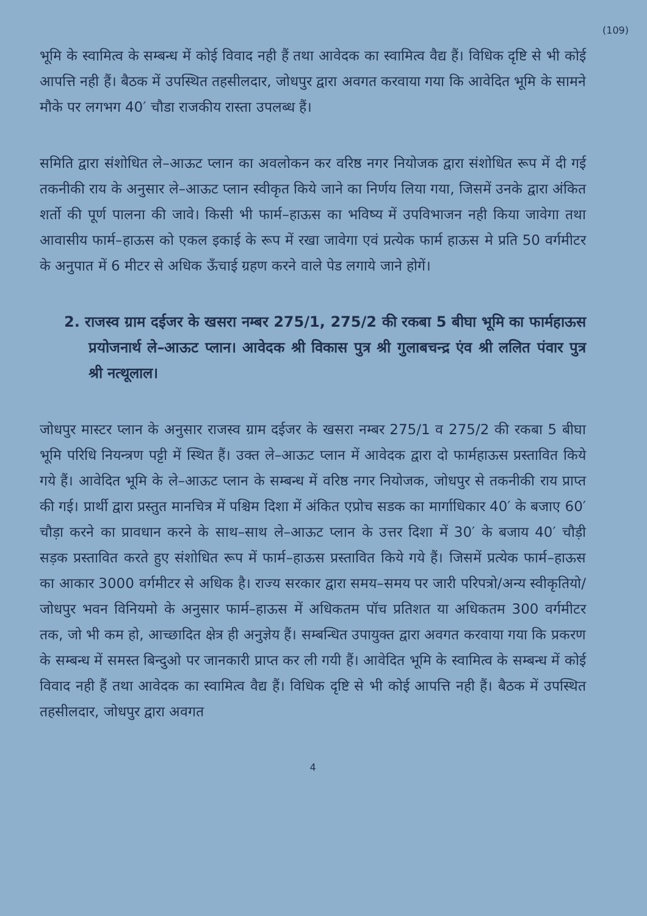(109)
भूमि के स्वामित्व के सम्बन्ध में कोई विवाद नही हैं तथा आवेदक का स्वामित्व वैद्य हैं। विधिक दृष्टि से भी कोई आपत्ति नही हैं। बैठक में उपस्थित तहसीलदार, जोधपुर द्वारा अवगत करवाया गया कि आवेदित भूमि के सामने मौके पर लगभग 40′ चौडा राजकीय रास्ता उपलब्ध हैं।
समिति द्वारा संशोधित ले–आऊट प्लान का अवलोकन कर वरिष्ठ नगर नियोजक द्वारा संशोधित रूप में दी गई तकनीकी राय के अनुसार ले–आऊट प्लान स्वीकृत किये जाने का निर्णय लिया गया, जिसमें उनके द्वारा अंकित शर्तो की पूर्ण पालना की जावे। किसी भी फार्म–हाऊस का भविष्य में उपविभाजन नही किया जावेगा तथा आवासीय फार्म–हाऊस को एकल इकाई के रूप में रखा जावेगा एवं प्रत्येक फार्म हाऊस मे प्रति 50 वर्गमीटर के अनुपात में 6 मीटर से अधिक ऊँचाई ग्रहण करने वाले पेड लगाये जाने होगें।
2. राजस्व ग्राम दईजर के खसरा नम्बर 275/1, 275/2 की रकबा 5 बीघा भूमि का फार्महाऊस प्रयोजनार्थ ले–आऊट प्लान। आवेदक श्री विकास पुत्र श्री गुलाबचन्द्र एंव श्री ललित पंवार पुत्र श्री नत्थूलाल।
जोधपुर मास्टर प्लान के अनुसार राजस्व ग्राम दईजर के खसरा नम्बर 275/1 व 275/2 की रकबा 5 बीघा भूमि परिधि नियन्त्रण पट्टी में स्थित हैं। उक्त ले–आऊट प्लान में आवेदक द्वारा दो फार्महाऊस प्रस्तावित किये गये हैं। आवेदित भूमि के ले–आऊट प्लान के सम्बन्ध में वरिष्ठ नगर नियोजक, जोधपुर से तकनीकी राय प्राप्त की गई। प्रार्थी द्वारा प्रस्तुत मानचित्र में पश्चिम दिशा में अंकित एप्रोच सडक का मार्गाधिकार 40′ के बजाए 60′ चौड़ा करने का प्रावधान करने के साथ–साथ ले–आऊट प्लान के उत्तर दिशा में 30′ के बजाय 40′ चौड़ी सड़क प्रस्तावित करते हुए संशोधित रूप में फार्म–हाऊस प्रस्तावित किये गये हैं। जिसमें प्रत्येक फार्म–हाऊस का आकार 3000 वर्गमीटर से अधिक है। राज्य सरकार द्वारा समय–समय पर जारी परिपत्रो/अन्य स्वीकृतियो/जोधपुर भवन विनियमो के अनुसार फार्म–हाऊस में अधिकतम पॉच प्रतिशत या अधिकतम 300 वर्गमीटर तक, जो भी कम हो, आच्छादित क्षेत्र ही अनुज्ञेय हैं। सम्बन्धित उपायुक्त द्वारा अवगत करवाया गया कि प्रकरण के सम्बन्ध में समस्त बिन्दुओ पर जानकारी प्राप्त कर ली गयी हैं। आवेदित भूमि के स्वामित्व के सम्बन्ध में कोई विवाद नही हैं तथा आवेदक का स्वामित्व वैद्य हैं। विधिक दृष्टि से भी कोई आपत्ति नही हैं। बैठक में उपस्थित तहसीलदार, जोधपुर द्वारा अवगत
4